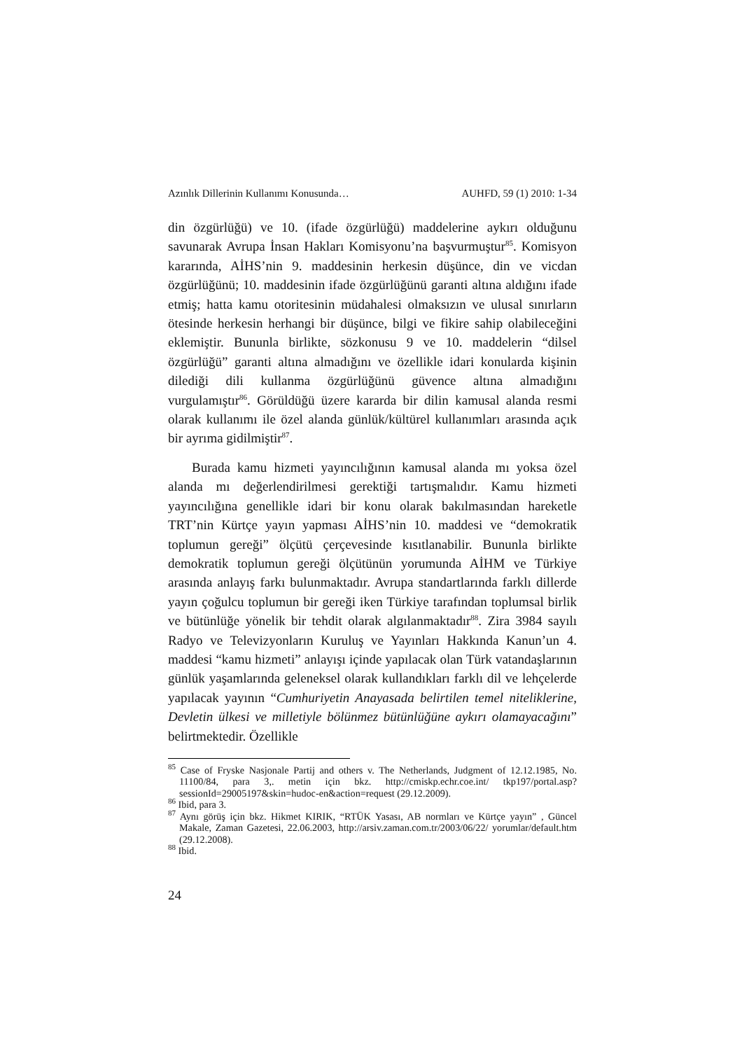Azınlık Dillerinin Kullanımı Konusunda… AUHFD, 59 (1) 2010: 1-34
din özgürlüğü) ve 10. (ifade özgürlüğü) maddelerine aykırı olduğunu savunarak Avrupa İnsan Hakları Komisyonu’na başvurmuştur<sup>85</sup>. Komisyon kararında, AİHS’nin 9. maddesinin herkesin düşünce, din ve vicdan özgürlüğünü; 10. maddesinin ifade özgürlüğünü garanti altına aldığını ifade etmiş; hatta kamu otoritesinin müdahalesi olmaksızın ve ulusal sınırların ötesinde herkesin herhangi bir düşünce, bilgi ve fikire sahip olabileceğini eklemiştir. Bununla birlikte, sözkonusu 9 ve 10. maddelerin “dilsel özgürlüğü” garanti altına almadığını ve özellikle idari konularda kişinin dilediği dili kullanma özgürlüğünü güvence altına almadığını vurgulamıştır<sup>86</sup>. Görüldüğü üzere kararda bir dilin kamusal alanda resmi olarak kullanımı ile özel alanda günlük/kültürel kullanımları arasında açık bir ayrıma gidilmiştir<sup>87</sup>.
Burada kamu hizmeti yayıncılığının kamusal alanda mı yoksa özel alanda mı değerlendirilmesi gerektiği tartışmalıdır. Kamu hizmeti yayıncılığına genellikle idari bir konu olarak bakılmasından hareketle TRT’nin Kürtçe yayın yapması AİHS’nin 10. maddesi ve “demokratik toplumun gereği” ölçütü çerçevesinde kısıtlanabilir. Bununla birlikte demokratik toplumun gereği ölçütünün yorumunda AİHM ve Türkiye arasında anlayış farkı bulunmaktadır. Avrupa standartlarında farklı dillerde yayın çoğulcu toplumun bir gereği iken Türkiye tarafından toplumsal birlik ve bütünlüğe yönelik bir tehdit olarak algılanmaktadır<sup>88</sup>. Zira 3984 sayılı Radyo ve Televizyonların Kuruluş ve Yayınları Hakkında Kanun’un 4. maddesi “kamu hizmeti” anlayışı içinde yapılacak olan Türk vatandaşlarının günlük yaşamlarında geleneksel olarak kullandıkları farklı dil ve lehçelerde yapılacak yayının “Cumhuriyetin Anayasada belirtilen temel niteliklerine, Devletin ülkesi ve milletiyle bölünmez bütünlüğüne aykırı olamayacağını” belirtmektedir. Özellikle
<sup>85</sup> Case of Fryske Nasjonale Partij and others v. The Netherlands, Judgment of 12.12.1985, No. 11100/84, para 3,. metin için bkz. http://cmiskp.echr.coe.int/ tkp197/portal.asp?sessionId=29005197&skin=hudoc-en&action=request (29.12.2009).
<sup>86</sup> Ibid, para 3.
<sup>87</sup> Aynı görüş için bkz. Hikmet KIRIK, “RTÜK Yasası, AB normları ve Kürtçe yayın” , Güncel Makale, Zaman Gazetesi, 22.06.2003, http://arsiv.zaman.com.tr/2003/06/22/ yorumlar/default.htm (29.12.2008).
<sup>88</sup> Ibid.
24